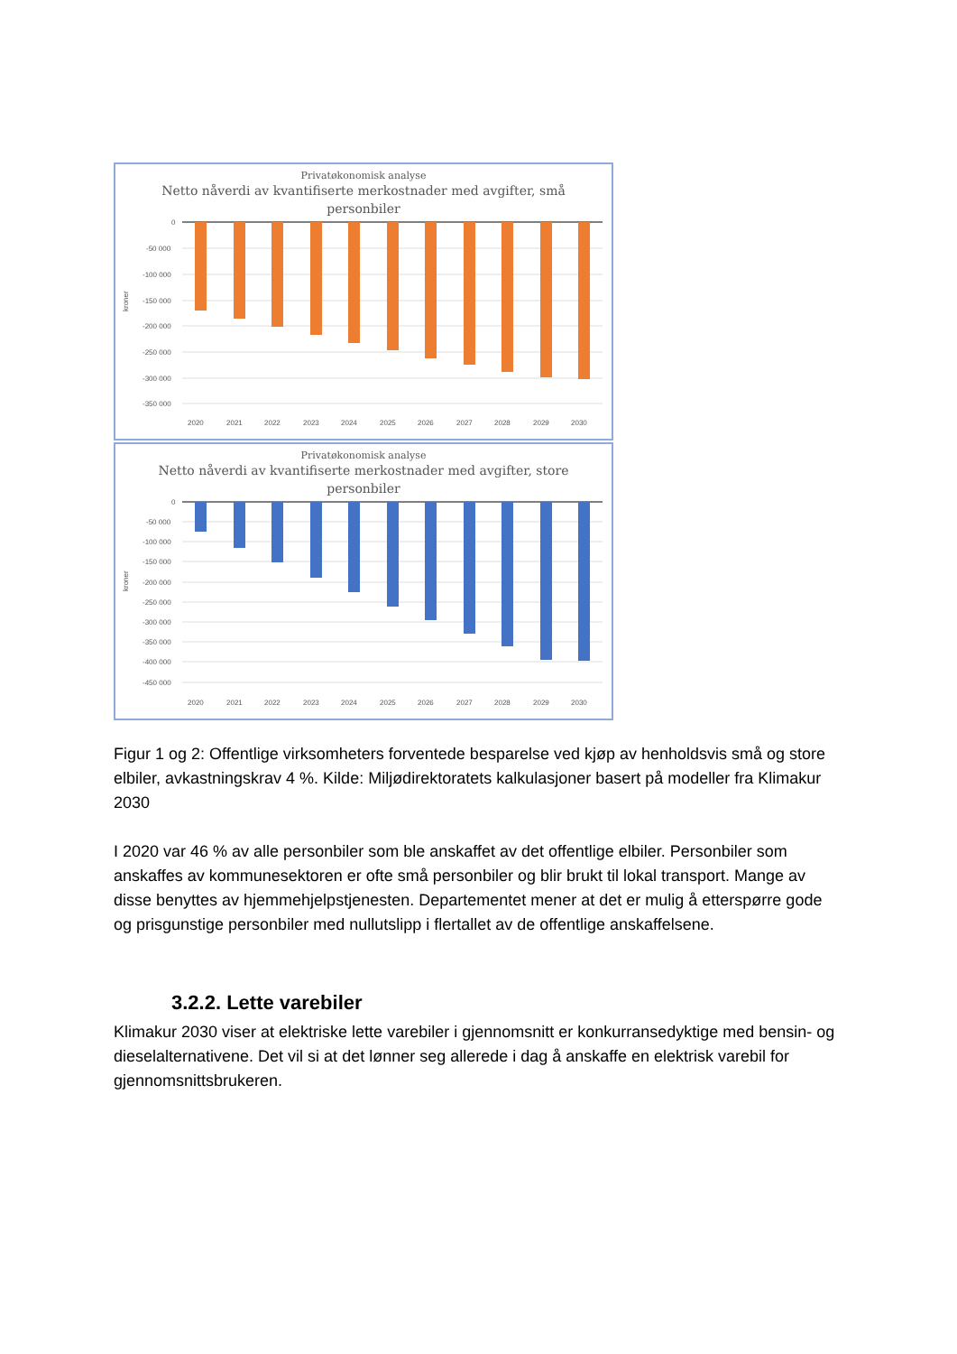Privatøkonomisk analyse
Netto nåverdi av kvantifiserte merkostnader med avgifter, små personbiler
kroner
0
-50 000
-100 000
-150 000
-200 000
-250 000
-300 000
-350 000
2020
2021
2022
2023
2024
2025
2026
2027
2028
2029
2030
Privatøkonomisk analyse
Netto nåverdi av kvantifiserte merkostnader med avgifter, store personbiler
kroner
0
-50 000
-100 000
-150 000
-200 000
-250 000
-300 000
-350 000
-400 000
-450 000
2020
2021
2022
2023
2024
2025
2026
2027
2028
2029
2030
Figur 1 og 2: Offentlige virksomheters forventede besparelse ved kjøp av henholdsvis små og store elbiler, avkastningskrav 4 %. Kilde: Miljødirektoratets kalkulasjoner basert på modeller fra Klimakur 2030
I 2020 var 46 % av alle personbiler som ble anskaffet av det offentlige elbiler. Personbiler som anskaffes av kommunesektoren er ofte små personbiler og blir brukt til lokal transport. Mange av disse benyttes av hjemmehjelpstjenesten. Departementet mener at det er mulig å etterspørre gode og prisgunstige personbiler med nullutslipp i flertallet av de offentlige anskaffelsene.
3.2.2. Lette varebiler
Klimakur 2030 viser at elektriske lette varebiler i gjennomsnitt er konkurransedyktige med bensin- og dieselalternativene. Det vil si at det lønner seg allerede i dag å anskaffe en elektrisk varebil for gjennomsnittsbrukeren.